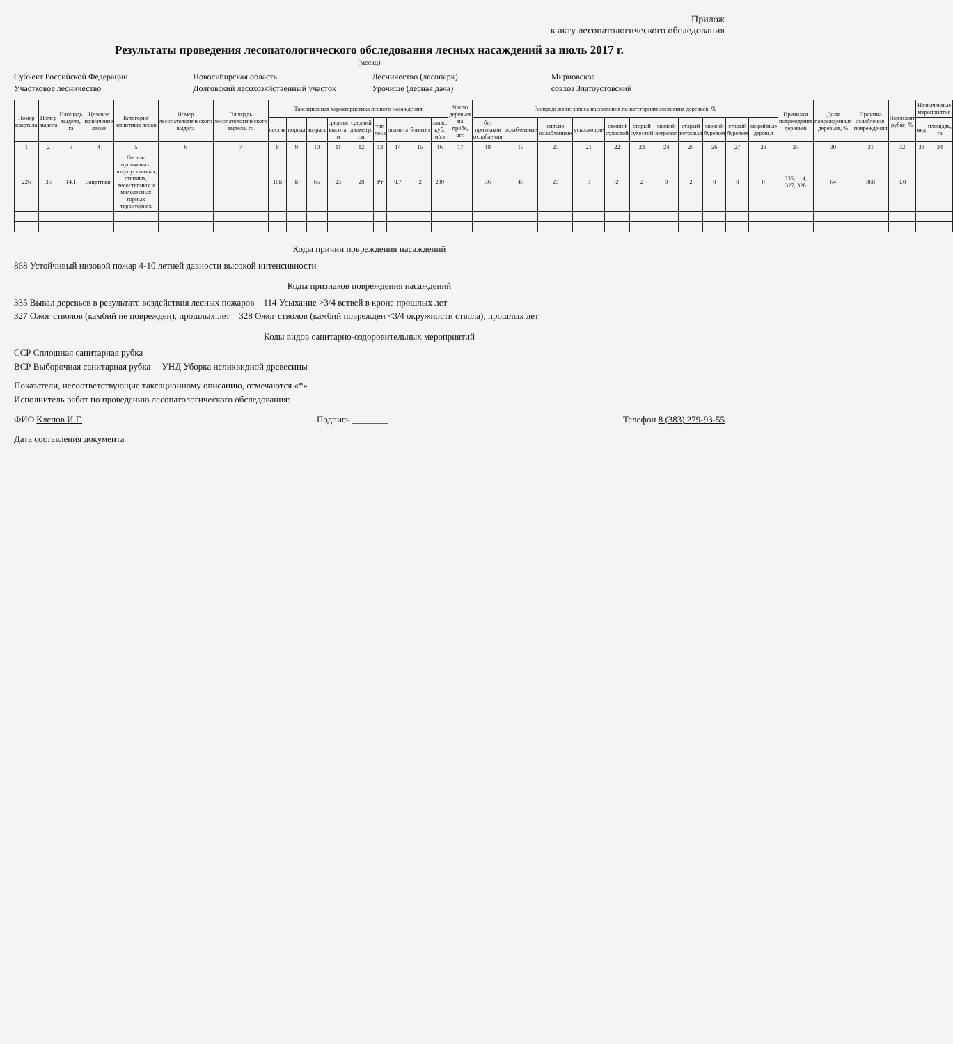Прилож
к акту лесопатологического обследования
Результаты проведения лесопатологического обследования лесных насаждений за июль 2017 г.
(месяц)
Субъект Российской Федерации
Новосибирская область
Лесничество (лесопарк)
Мирновское
Участковое лесничество
Долговский лесохозяйственный участок
Урочище (лесная дача)
совхоз Златоустовский
| Номер квартала | Номер выдела | Площадь выдела, га | Целевое назначение лесов | Категория защитных лесов | Номер лесопатологического выдела | Площадь лесопатологического выдела, га | Таксационная характеристика лесного насаждения | | | | | | | | | Число деревьев на пробе, шт. | Распределение запаса насаждения по категориям состояния деревьев, % | | | | | | | | | | | Признаки повреждения деревьев | Доля поврежденных деревьев, % | Причина ослабления, повреждения | Подлежит рубке, % | Назначенные мероприятия | |
| --- | --- | --- | --- | --- | --- | --- | --- | --- | --- | --- | --- | --- | --- | --- | --- | --- | --- | --- | --- | --- | --- | --- | --- | --- | --- | --- | --- | --- | --- | --- | --- | --- | --- |
| | | | | | | | состав | порода | возраст | средняя высота, м | средний диаметр, см | тип леса | полнота | бонитет | запас, куб. м/га | | без признаков ослабления | ослабленные | сильно ослабленные | усыхающие | свежий сухостой | старый сухостой | свежий ветровал | старый ветровал | свежий бурелом | старый бурелом | аварийные деревья | | | | | вид | площадь, га |
| 1 | 2 | 3 | 4 | 5 | 6 | 7 | 8 | 9 | 10 | 11 | 12 | 13 | 14 | 15 | 16 | 17 | 18 | 19 | 20 | 21 | 22 | 23 | 24 | 25 | 26 | 27 | 28 | 29 | 30 | 31 | 32 | 33 | 34 |
| 226 | 36 | 14,1 | Защитные | Леса на пустынных, полупустынных, степных, лесостепных и малолесных горных территориях | | | 10Б | Б | 65 | 23 | 28 | Рт | 0,7 | 2 | 230 | | 36 | 40 | 20 | 0 | 2 | 2 | 0 | 2 | 0 | 0 | 0 | 335, 114, 327, 328 | 64 | 868 | 0,0 | | |
Коды причин повреждения насаждений
868 Устойчивый низовой пожар 4-10 летней давности высокой интенсивности
Коды признаков повреждения насаждений
335 Вывал деревьев в результате воздействия лесных пожаров 114 Усыхание >3/4 ветвей в кроне прошлых лет
327 Ожог стволов (камбий не поврежден), прошлых лет 328 Ожог стволов (камбий поврежден <3/4 окружности ствола), прошлых лет
Коды видов санитарно-оздоровительных мероприятий
ССР Сплошная санитарная рубка
ВСР Выборочная санитарная рубка УНД Уборка неликвидной древесины
Показатели, несоответствующие таксационному описанию, отмечаются «*»
Исполнитель работ по проведению лесопатологического обследования:
ФИО Клепов И.Г. Подпись ________ Телефон 8 (383) 279-93-55
Дата составления документа ____________________